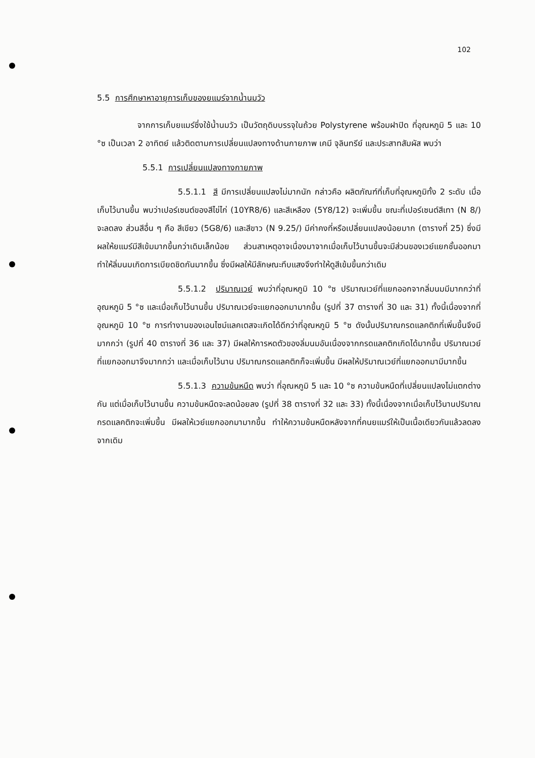102
5.5 การศึกษาหาอายุการเก็บของยแมร์จากน้ำนมวัว
จากการเก็บยแมร์ซึ่งใช้น้ำนมวัว เป็นวัตถุดิบบรรจุในถ้วย Polystyrene พร้อมฝาปิด ที่อุณหภูมิ 5 และ 10 °ซ เป็นเวลา 2 อาทิตย์ แล้วติดตามการเปลี่ยนแปลงทางด้านกายภาพ เคมี จุลินทรีย์ และประสาทสัมผัส พบว่า
5.5.1 การเปลี่ยนแปลงทางกายภาพ
5.5.1.1 สี มีการเปลี่ยนแปลงไม่มากนัก กล่าวคือ ผลิตภัณฑ์ที่เก็บที่อุณหภูมิทั้ง 2 ระดับ เมื่อเก็บไว้นานขึ้น พบว่าเปอร์เซนต์ของสีไข่ไก่ (10YR8/6) และสีเหลือง (5Y8/12) จะเพิ่มขึ้น ขณะที่เปอร์เซนต์สีเทา (N 8/) จะลดลง ส่วนสีอื่น ๆ คือ สีเขียว (5G8/6) และสีขาว (N 9.25/) มีค่าคงที่หรือเปลี่ยนแปลงน้อยมาก (ตารางที่ 25) ซึ่งมีผลให้ยแมร์มีสีเข้มมากขึ้นกว่าเดิมเล็กน้อย ส่วนสาเหตุอาจเนื่องมาจากเมื่อเก็บไว้นานขึ้นจะมีส่วนของเวย์แยกชั้นออกมา ทำให้ลิ่มนมเกิดการเบียดชิดกันมากขึ้น ซึ่งมีผลให้มีลักษณะทึบแสงจึงทำให้ดูสีเข้มขึ้นกว่าเดิม
5.5.1.2 ปริมาณเวย์ พบว่าที่อุณหภูมิ 10 °ซ ปริมาณเวย์ที่แยกออกจากลิ่มนมมีมากกว่าที่อุณหภูมิ 5 °ซ และเมื่อเก็บไว้นานขึ้น ปริมาณเวย์จะแยกออกมามากขึ้น (รูปที่ 37 ตารางที่ 30 และ 31) ทั้งนี้เนื่องจากที่อุณหภูมิ 10 °ซ การทำงานของเอนไซม์แลคเตสจะเกิดได้ดีกว่าที่อุณหภูมิ 5 °ซ ดังนั้นปริมาณกรดแลคติกที่เพิ่มขึ้นจึงมีมากกว่า (รูปที่ 40 ตารางที่ 36 และ 37) มีผลให้การหดตัวของลิ่มนมอันเนื่องจากกรดแลคติกเกิดได้มากขึ้น ปริมาณเวย์ที่แยกออกมาจึงมากกว่า และเมื่อเก็บไว้นาน ปริมาณกรดแลคติกก็จะเพิ่มขึ้น มีผลให้ปริมาณเวย์ที่แยกออกมามีมากขึ้น
5.5.1.3 ความข้นหนืด พบว่า ที่อุณหภูมิ 5 และ 10 °ซ ความข้นหนืดที่เปลี่ยนแปลงไม่แตกต่างกัน แต่เมื่อเก็บไว้นานขึ้น ความข้นหนืดจะลดน้อยลง (รูปที่ 38 ตารางที่ 32 และ 33) ทั้งนี้เนื่องจากเมื่อเก็บไว้นานปริมาณกรดแลคติกจะเพิ่มขึ้น มีผลให้เวย์แยกออกมามากขึ้น ทำให้ความข้นหนืดหลังจากที่คนยแมร์ให้เป็นเนื้อเดียวกันแล้วลดลงจากเดิม